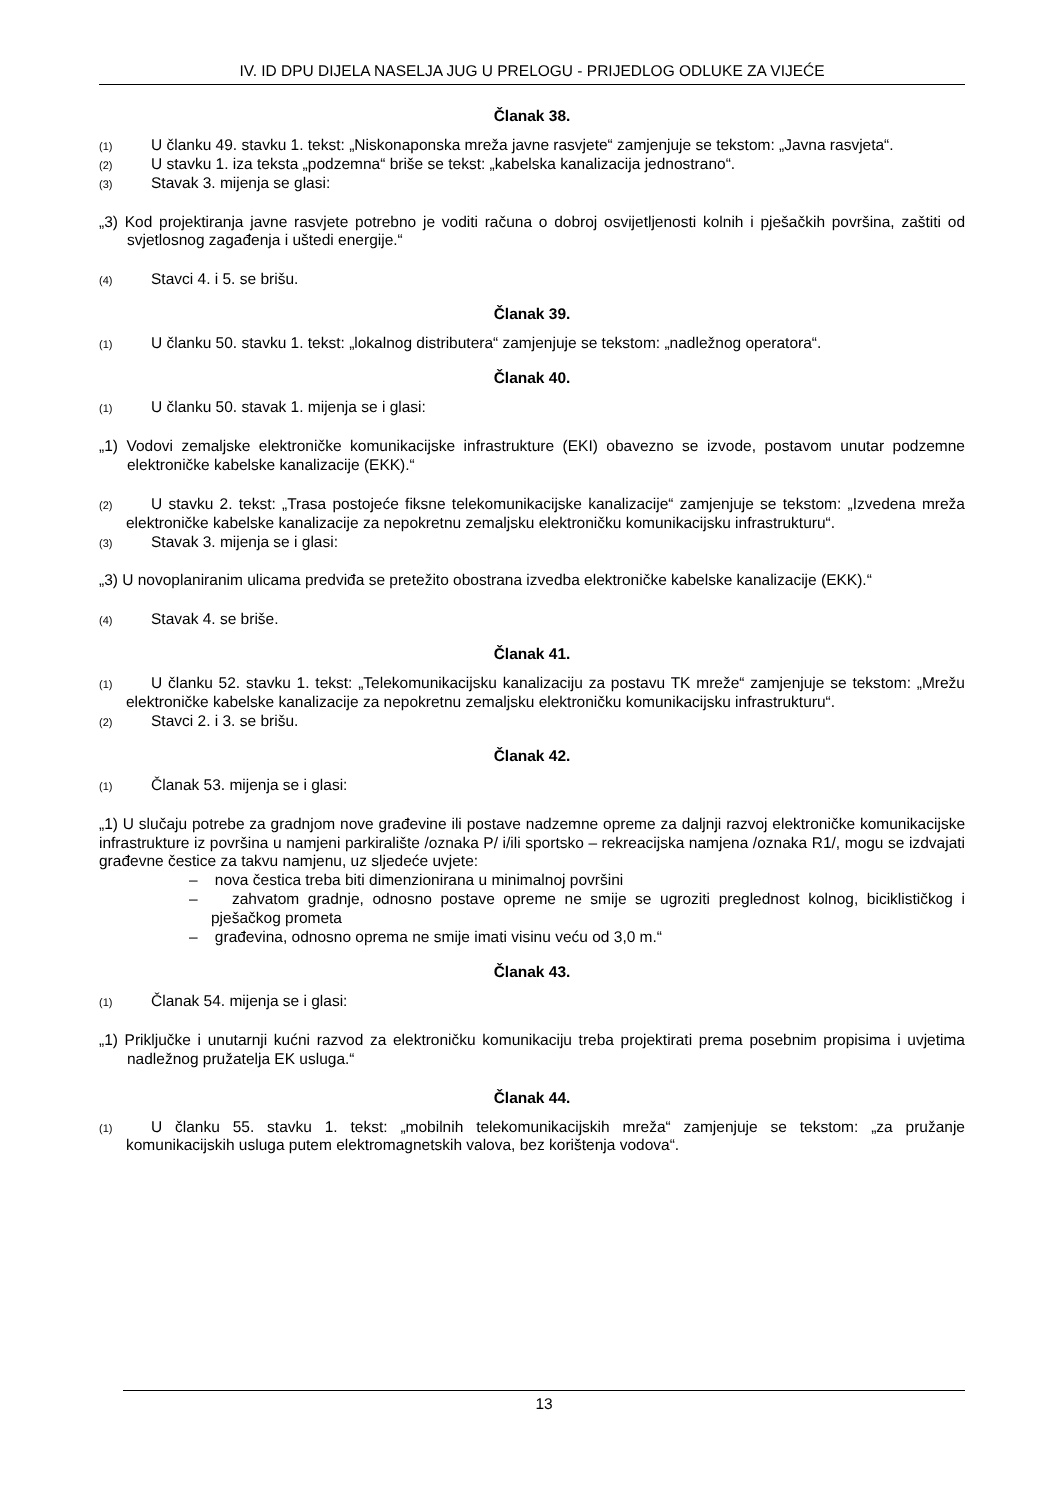IV. ID DPU DIJELA NASELJA JUG U PRELOGU - PRIJEDLOG ODLUKE ZA VIJEĆE
Članak 38.
(1) U članku 49. stavku 1. tekst: „Niskonaponska mreža javne rasvjete“ zamjenjuje se tekstom: „Javna rasvjeta“.
(2) U stavku 1. iza teksta „podzemna“ briše se tekst: „kabelska kanalizacija jednostrano“.
(3) Stavak 3. mijenja se glasi:
„3) Kod projektiranja javne rasvjete potrebno je voditi računa o dobroj osvijetljenosti kolnih i pješačkih površina, zaštiti od svjetlosnog zagađenja i uštedi energije.“
(4) Stavci 4. i 5. se brišu.
Članak 39.
(1) U članku 50. stavku 1. tekst: „lokalnog distributera“ zamjenjuje se tekstom: „nadležnog operatora“.
Članak 40.
(1) U članku 50. stavak 1. mijenja se i glasi:
„1) Vodovi zemaljske elektroničke komunikacijske infrastrukture (EKI) obavezno se izvode, postavom unutar podzemne elektroničke kabelske kanalizacije (EKK).“
(2) U stavku 2. tekst: „Trasa postojeće fiksne telekomunikacijske kanalizacije“ zamjenjuje se tekstom: „Izvedena mreža elektroničke kabelske kanalizacije za nepokretnu zemaljsku elektroničku komunikacijsku infrastrukturu“.
(3) Stavak 3. mijenja se i glasi:
„3) U novoplaniranim ulicama predviđa se pretežito obostrana izvedba elektroničke kabelske kanalizacije (EKK).“
(4) Stavak 4. se briše.
Članak 41.
(1) U članku 52. stavku 1. tekst: „Telekomunikacijsku kanalizaciju za postavu TK mreže“ zamjenjuje se tekstom: „Mrežu elektroničke kabelske kanalizacije za nepokretnu zemaljsku elektroničku komunikacijsku infrastrukturu“.
(2) Stavci 2. i 3. se brišu.
Članak 42.
(1) Članak 53. mijenja se i glasi:
„1) U slučaju potrebe za gradnjom nove građevine ili postave nadzemne opreme za daljnji razvoj elektroničke komunikacijske infrastrukture iz površina u namjeni parkiralište /oznaka P/ i/ili sportsko – rekreacijska namjena /oznaka R1/, mogu se izdvajati građevne čestice za takvu namjenu, uz sljedeće uvjete:
– nova čestica treba biti dimenzionirana u minimalnoj površini
– zahvatom gradnje, odnosno postave opreme ne smije se ugroziti preglednost kolnog, biciklističkog i pješačkog prometa
– građevina, odnosno oprema ne smije imati visinu veću od 3,0 m.“
Članak 43.
(1) Članak 54. mijenja se i glasi:
„1) Priključke i unutarnji kućni razvod za elektroničku komunikaciju treba projektirati prema posebnim propisima i uvjetima nadležnog pružatelja EK usluga.“
Članak 44.
(1) U članku 55. stavku 1. tekst: „mobilnih telekomunikacijskih mreža“ zamjenjuje se tekstom: „za pružanje komunikacijskih usluga putem elektromagnetskih valova, bez korištenja vodova“.
13